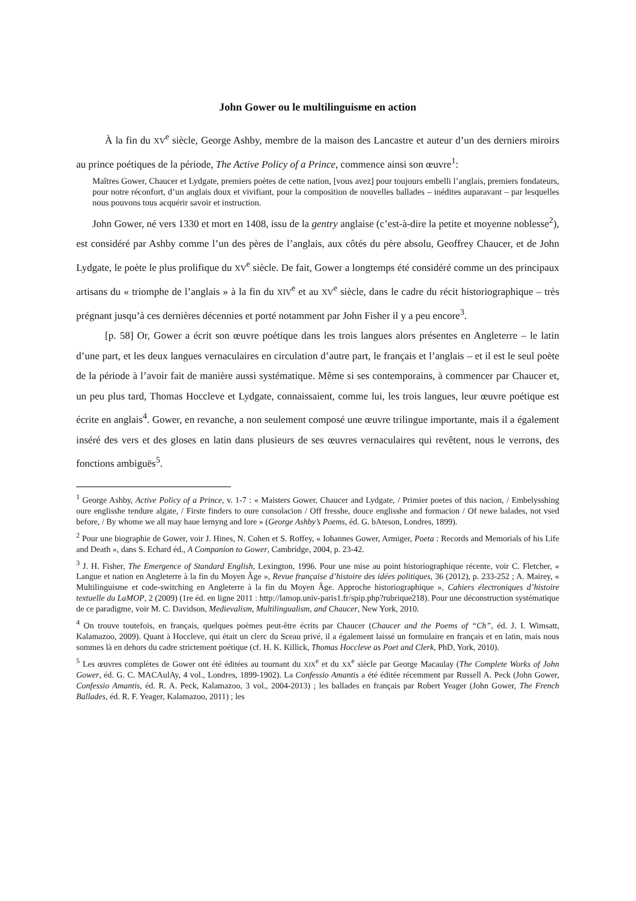John Gower ou le multilinguisme en action
À la fin du XV<sup>e</sup> siècle, George Ashby, membre de la maison des Lancastre et auteur d’un des derniers miroirs au prince poétiques de la période, The Active Policy of a Prince, commence ainsi son œuvre<sup>1</sup>:
Maîtres Gower, Chaucer et Lydgate, premiers poètes de cette nation, [vous avez] pour toujours embelli l’anglais, premiers fondateurs, pour notre réconfort, d’un anglais doux et vivifiant, pour la composition de nouvelles ballades – inédites auparavant – par lesquelles nous pouvons tous acquérir savoir et instruction.
John Gower, né vers 1330 et mort en 1408, issu de la gentry anglaise (c’est-à-dire la petite et moyenne noblesse<sup>2</sup>), est considéré par Ashby comme l’un des pères de l’anglais, aux côtés du père absolu, Geoffrey Chaucer, et de John Lydgate, le poète le plus prolifique du XV<sup>e</sup> siècle. De fait, Gower a longtemps été considéré comme un des principaux artisans du « triomphe de l’anglais » à la fin du XIV<sup>e</sup> et au XV<sup>e</sup> siècle, dans le cadre du récit historiographique – très prégnant jusqu’à ces dernières décennies et porté notamment par John Fisher il y a peu encore<sup>3</sup>.
[p. 58] Or, Gower a écrit son œuvre poétique dans les trois langues alors présentes en Angleterre – le latin d’une part, et les deux langues vernaculaires en circulation d’autre part, le français et l’anglais – et il est le seul poète de la période à l’avoir fait de manière aussi systématique. Même si ses contemporains, à commencer par Chaucer et, un peu plus tard, Thomas Hoccleve et Lydgate, connaissaient, comme lui, les trois langues, leur œuvre poétique est écrite en anglais<sup>4</sup>. Gower, en revanche, a non seulement composé une œuvre trilingue importante, mais il a également inséré des vers et des gloses en latin dans plusieurs de ses œuvres vernaculaires qui revêtent, nous le verrons, des fonctions ambiguës<sup>5</sup>.
<sup>1</sup> George Ashby, Active Policy of a Prince, v. 1-7 : « Maisters Gower, Chaucer and Lydgate, / Primier poetes of this nacion, / Embelysshing oure englisshe tendure algate, / Firste finders to oure consolacion / Off fresshe, douce englisshe and formacion / Of newe balades, not vsed before, / By whome we all may haue lernyng and lore » (George Ashby’s Poems, éd. G. bAteson, Londres, 1899).
<sup>2</sup> Pour une biographie de Gower, voir J. Hines, N. Cohen et S. Roffey, « Iohannes Gower, Armiger, Poeta : Records and Memorials of his Life and Death », dans S. Echard éd., A Companion to Gower, Cambridge, 2004, p. 23-42.
<sup>3</sup> J. H. Fisher, The Emergence of Standard English, Lexington, 1996. Pour une mise au point historiographique récente, voir C. Fletcher, « Langue et nation en Angleterre à la fin du Moyen Âge », Revue française d’histoire des idées politiques, 36 (2012), p. 233-252 ; A. Mairey, « Multilinguisme et code-switching en Angleterre à la fin du Moyen Âge. Approche historiographique », Cahiers électroniques d’histoire textuelle du LaMOP, 2 (2009) (1re éd. en ligne 2011 : http://lamop.univ-paris1.fr/spip.php?rubrique218). Pour une déconstruction systématique de ce paradigme, voir M. C. Davidson, Medievalism, Multilingualism, and Chaucer, New York, 2010.
<sup>4</sup> On trouve toutefois, en français, quelques poèmes peut-être écrits par Chaucer (Chaucer and the Poems of “Ch”, éd. J. I. Wimsatt, Kalamazoo, 2009). Quant à Hoccleve, qui était un clerc du Sceau privé, il a également laissé un formulaire en français et en latin, mais nous sommes là en dehors du cadre strictement poétique (cf. H. K. Killick, Thomas Hoccleve as Poet and Clerk, PhD, York, 2010).
<sup>5</sup> Les œuvres complètes de Gower ont été éditées au tournant du XIX<sup>e</sup> et du XX<sup>e</sup> siècle par George Macaulay (The Complete Works of John Gower, éd. G. C. MACAulAy, 4 vol., Londres, 1899-1902). La Confessio Amantis a été éditée récemment par Russell A. Peck (John Gower, Confessio Amantis, éd. R. A. Peck, Kalamazoo, 3 vol., 2004-2013) ; les ballades en français par Robert Yeager (John Gower, The French Ballades, éd. R. F. Yeager, Kalamazoo, 2011) ; les